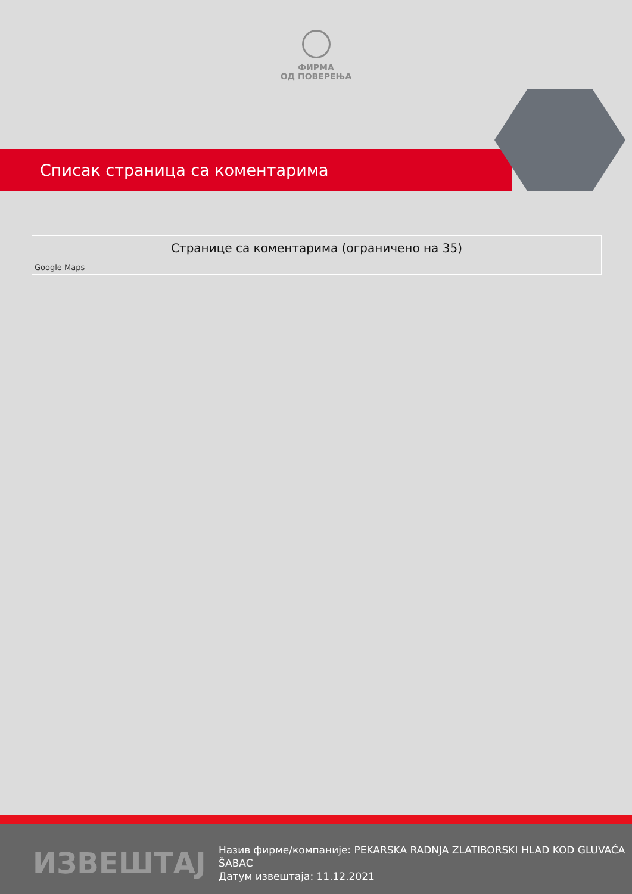ФИРМА
ОД ПОВЕРЕЊА
Списак страница са коментарима
| Странице са коментарима (ограничено на 35) |
| --- |
| Google Maps |
ИЗВЕШТАЈ
Назив фирме/компаније: PEKARSKA RADNJA ZLATIBORSKI HLAD KOD GLUVAĆA ŠABAC
Датум извештаја: 11.12.2021